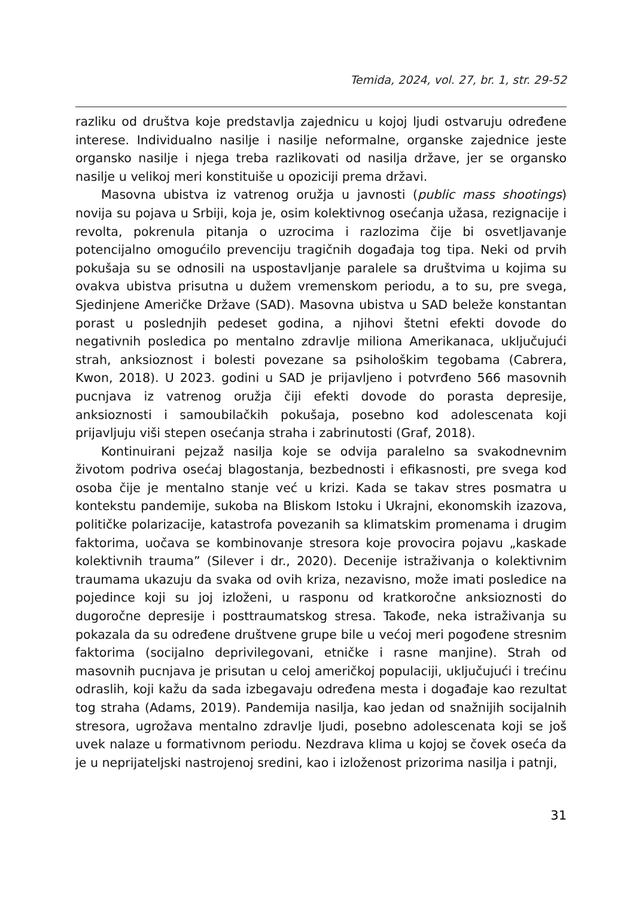Temida, 2024, vol. 27, br. 1, str. 29-52
razliku od društva koje predstavlja zajednicu u kojoj ljudi ostvaruju određene interese. Individualno nasilje i nasilje neformalne, organske zajednice jeste organsko nasilje i njega treba razlikovati od nasilja države, jer se organsko nasilje u velikoj meri konstituiše u opoziciji prema državi.
Masovna ubistva iz vatrenog oružja u javnosti (public mass shootings) novija su pojava u Srbiji, koja je, osim kolektivnog osećanja užasa, rezignacije i revolta, pokrenula pitanja o uzrocima i razlozima čije bi osvetljavanje potencijalno omogućilo prevenciju tragičnih događaja tog tipa. Neki od prvih pokušaja su se odnosili na uspostavljanje paralele sa društvima u kojima su ovakva ubistva prisutna u dužem vremenskom periodu, a to su, pre svega, Sjedinjene Američke Države (SAD). Masovna ubistva u SAD beleže konstantan porast u poslednjih pedeset godina, a njihovi štetni efekti dovode do negativnih posledica po mentalno zdravlje miliona Amerikanaca, uključujući strah, anksioznost i bolesti povezane sa psihološkim tegobama (Cabrera, Kwon, 2018). U 2023. godini u SAD je prijavljeno i potvrđeno 566 masovnih pucnjava iz vatrenog oružja čiji efekti dovode do porasta depresije, anksioznosti i samoubilačkih pokušaja, posebno kod adolescenata koji prijavljuju viši stepen osećanja straha i zabrinutosti (Graf, 2018).
Kontinuirani pejzaž nasilja koje se odvija paralelno sa svakodnevnim životom podriva osećaj blagostanja, bezbednosti i efikasnosti, pre svega kod osoba čije je mentalno stanje već u krizi. Kada se takav stres posmatra u kontekstu pandemije, sukoba na Bliskom Istoku i Ukrajni, ekonomskih izazova, političke polarizacije, katastrofa povezanih sa klimatskim promenama i drugim faktorima, uočava se kombinovanje stresora koje provocira pojavu „kaskade kolektivnih trauma” (Silever i dr., 2020). Decenije istraživanja o kolektivnim traumama ukazuju da svaka od ovih kriza, nezavisno, može imati posledice na pojedince koji su joj izloženi, u rasponu od kratkoročne anksioznosti do dugoročne depresije i posttraumatskog stresa. Takođe, neka istraživanja su pokazala da su određene društvene grupe bile u većoj meri pogođene stresnim faktorima (socijalno deprivilegovani, etničke i rasne manjine). Strah od masovnih pucnjava je prisutan u celoj američkoj populaciji, uključujući i trećinu odraslih, koji kažu da sada izbegavaju određena mesta i događaje kao rezultat tog straha (Adams, 2019). Pandemija nasilja, kao jedan od snažnijih socijalnih stresora, ugrožava mentalno zdravlje ljudi, posebno adolescenata koji se još uvek nalaze u formativnom periodu. Nezdrava klima u kojoj se čovek oseća da je u neprijateljski nastrojenoj sredini, kao i izloženost prizorima nasilja i patnji,
31